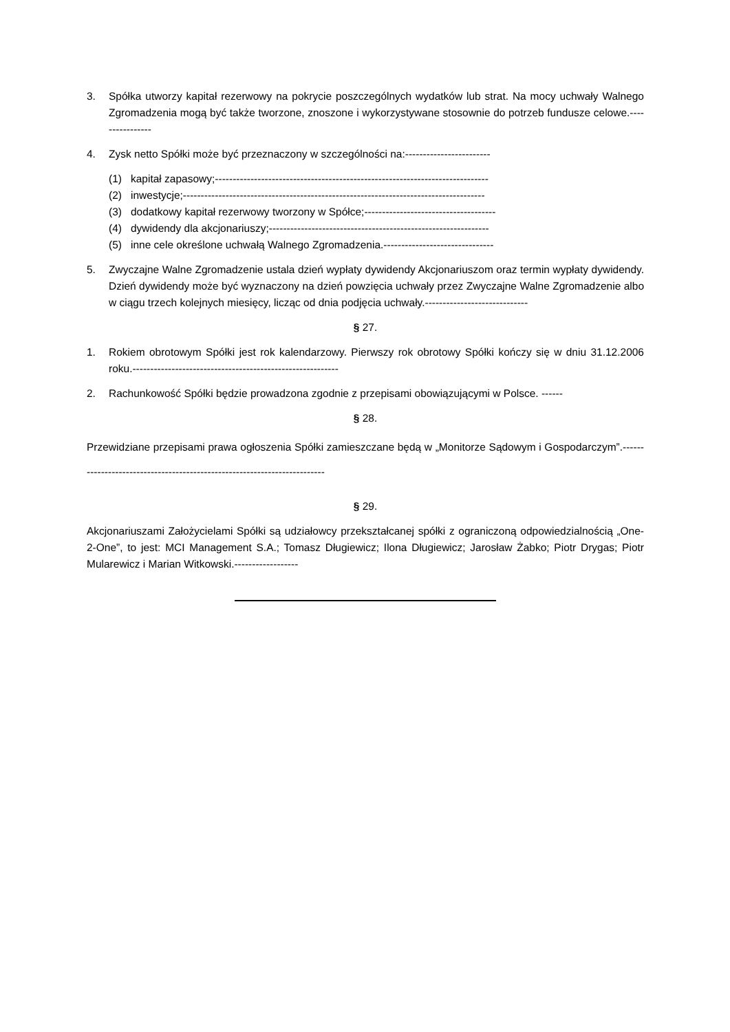3. Spółka utworzy kapitał rezerwowy na pokrycie poszczególnych wydatków lub strat. Na mocy uchwały Walnego Zgromadzenia mogą być także tworzone, znoszone i wykorzystywane stosownie do potrzeb fundusze celowe.----------------
4. Zysk netto Spółki może być przeznaczony w szczególności na:------------------------
(1) kapitał zapasowy;-----------------------------------------------------------------------------
(2) inwestycje;-------------------------------------------------------------------------------------
(3) dodatkowy kapitał rezerwowy tworzony w Spółce;-------------------------------------
(4) dywidendy dla akcjonariuszy;--------------------------------------------------------------
(5) inne cele określone uchwałą Walnego Zgromadzenia.-------------------------------
5. Zwyczajne Walne Zgromadzenie ustala dzień wypłaty dywidendy Akcjonariuszom oraz termin wypłaty dywidendy. Dzień dywidendy może być wyznaczony na dzień powzięcia uchwały przez Zwyczajne Walne Zgromadzenie albo w ciągu trzech kolejnych miesięcy, licząc od dnia podjęcia uchwały.-----------------------------
§ 27.
1. Rokiem obrotowym Spółki jest rok kalendarzowy. Pierwszy rok obrotowy Spółki kończy się w dniu 31.12.2006 roku.----------------------------------------------------------
2. Rachunkowość Spółki będzie prowadzona zgodnie z przepisami obowiązującymi w Polsce. ------
§ 28.
Przewidziane przepisami prawa ogłoszenia Spółki zamieszczane będą w „Monitorze Sądowym i Gospodarczym”.-------------------------------------------------------------------------
§ 29.
Akcjonariuszami Założycielami Spółki są udziałowcy przekształcanej spółki z ograniczoną odpowiedzialnością „One-2-One”, to jest: MCI Management S.A.; Tomasz Długiewicz; Ilona Długiewicz; Jarosław Żabko; Piotr Drygas; Piotr Mularewicz i Marian Witkowski.------------------